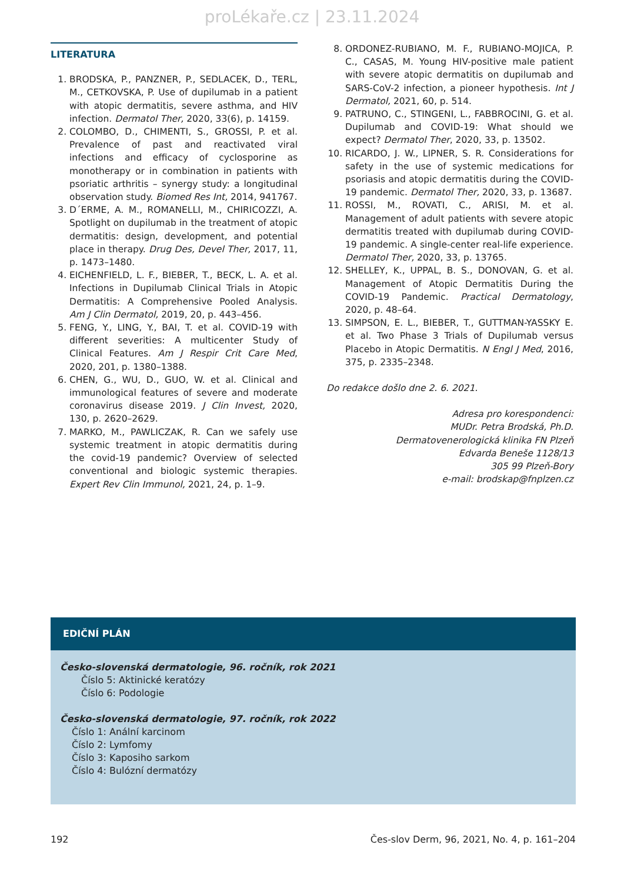proLékaře.cz | 23.11.2024
LITERATURA
1. BRODSKA, P., PANZNER, P., SEDLACEK, D., TERL, M., CETKOVSKA, P. Use of dupilumab in a patient with atopic dermatitis, severe asthma, and HIV infection. Dermatol Ther, 2020, 33(6), p. 14159.
2. COLOMBO, D., CHIMENTI, S., GROSSI, P. et al. Prevalence of past and reactivated viral infections and efficacy of cyclosporine as monotherapy or in combination in patients with psoriatic arthritis – synergy study: a longitudinal observation study. Biomed Res Int, 2014, 941767.
3. D´ERME, A. M., ROMANELLI, M., CHIRICOZZI, A. Spotlight on dupilumab in the treatment of atopic dermatitis: design, development, and potential place in therapy. Drug Des, Devel Ther, 2017, 11, p. 1473–1480.
4. EICHENFIELD, L. F., BIEBER, T., BECK, L. A. et al. Infections in Dupilumab Clinical Trials in Atopic Dermatitis: A Comprehensive Pooled Analysis. Am J Clin Dermatol, 2019, 20, p. 443–456.
5. FENG, Y., LING, Y., BAI, T. et al. COVID-19 with different severities: A multicenter Study of Clinical Features. Am J Respir Crit Care Med, 2020, 201, p. 1380–1388.
6. CHEN, G., WU, D., GUO, W. et al. Clinical and immunological features of severe and moderate coronavirus disease 2019. J Clin Invest, 2020, 130, p. 2620–2629.
7. MARKO, M., PAWLICZAK, R. Can we safely use systemic treatment in atopic dermatitis during the covid-19 pandemic? Overview of selected conventional and biologic systemic therapies. Expert Rev Clin Immunol, 2021, 24, p. 1–9.
8. ORDONEZ-RUBIANO, M. F., RUBIANO-MOJICA, P. C., CASAS, M. Young HIV-positive male patient with severe atopic dermatitis on dupilumab and SARS-CoV-2 infection, a pioneer hypothesis. Int J Dermatol, 2021, 60, p. 514.
9. PATRUNO, C., STINGENI, L., FABBROCINI, G. et al. Dupilumab and COVID-19: What should we expect? Dermatol Ther, 2020, 33, p. 13502.
10. RICARDO, J. W., LIPNER, S. R. Considerations for safety in the use of systemic medications for psoriasis and atopic dermatitis during the COVID-19 pandemic. Dermatol Ther, 2020, 33, p. 13687.
11. ROSSI, M., ROVATI, C., ARISI, M. et al. Management of adult patients with severe atopic dermatitis treated with dupilumab during COVID-19 pandemic. A single-center real-life experience. Dermatol Ther, 2020, 33, p. 13765.
12. SHELLEY, K., UPPAL, B. S., DONOVAN, G. et al. Management of Atopic Dermatitis During the COVID-19 Pandemic. Practical Dermatology, 2020, p. 48–64.
13. SIMPSON, E. L., BIEBER, T., GUTTMAN-YASSKY E. et al. Two Phase 3 Trials of Dupilumab versus Placebo in Atopic Dermatitis. N Engl J Med, 2016, 375, p. 2335–2348.
Do redakce došlo dne 2. 6. 2021.
Adresa pro korespondenci:
MUDr. Petra Brodská, Ph.D.
Dermatovenerologická klinika FN Plzeň
Edvarda Beneše 1128/13
305 99 Plzeň-Bory
e-mail: brodskap@fnplzen.cz
EDIČNÍ PLÁN
Česko-slovenská dermatologie, 96. ročník, rok 2021
Číslo 5: Aktinické keratózy
Číslo 6: Podologie
Česko-slovenská dermatologie, 97. ročník, rok 2022
Číslo 1: Anální karcinom
Číslo 2: Lymfomy
Číslo 3: Kaposiho sarkom
Číslo 4: Bulózní dermatózy
192 Čes-slov Derm, 96, 2021, No. 4, p. 161–204